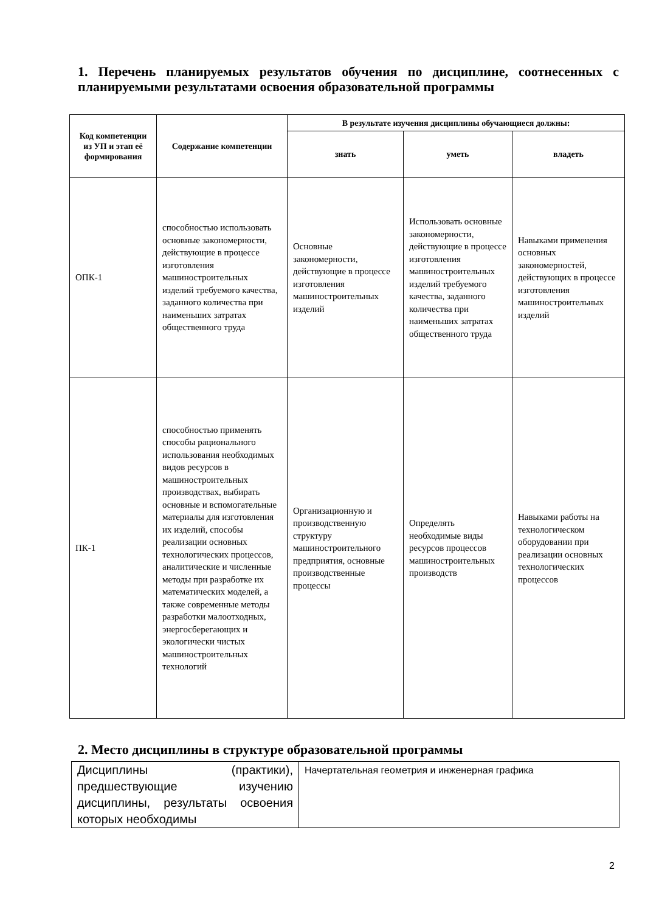1. Перечень планируемых результатов обучения по дисциплине, соотнесенных с планируемыми результатами освоения образовательной программы
| Код компетенции из УП и этап её формирования | Содержание компетенции | В результате изучения дисциплины обучающиеся должны: | | |
| --- | --- | --- | --- | --- |
| | | знать | уметь | владеть |
| ОПК-1 | способностью использовать основные закономерности, действующие в процессе изготовления машиностроительных изделий требуемого качества, заданного количества при наименьших затратах общественного труда | Основные закономерности, действующие в процессе изготовления машиностроительных изделий | Использовать основные закономерности, действующие в процессе изготовления машиностроительных изделий требуемого качества, заданного количества при наименьших затратах общественного труда | Навыками применения основных закономерностей, действующих в процессе изготовления машиностроительных изделий |
| ПК-1 | способностью применять способы рационального использования необходимых видов ресурсов в машиностроительных производствах, выбирать основные и вспомогательные материалы для изготовления их изделий, способы реализации основных технологических процессов, аналитические и численные методы при разработке их математических моделей, а также современные методы разработки малоотходных, энергосберегающих и экологически чистых машиностроительных технологий | Организационную и производственную структуру машиностроительного предприятия, основные производственные процессы | Определять необходимые виды ресурсов процессов машиностроительных производств | Навыками работы на технологическом оборудовании при реализации основных технологических процессов |
2. Место дисциплины в структуре образовательной программы
| Дисциплины (практики), предшествующие изучению дисциплины, результаты освоения которых необходимы | Начертательная геометрия и инженерная графика |
2